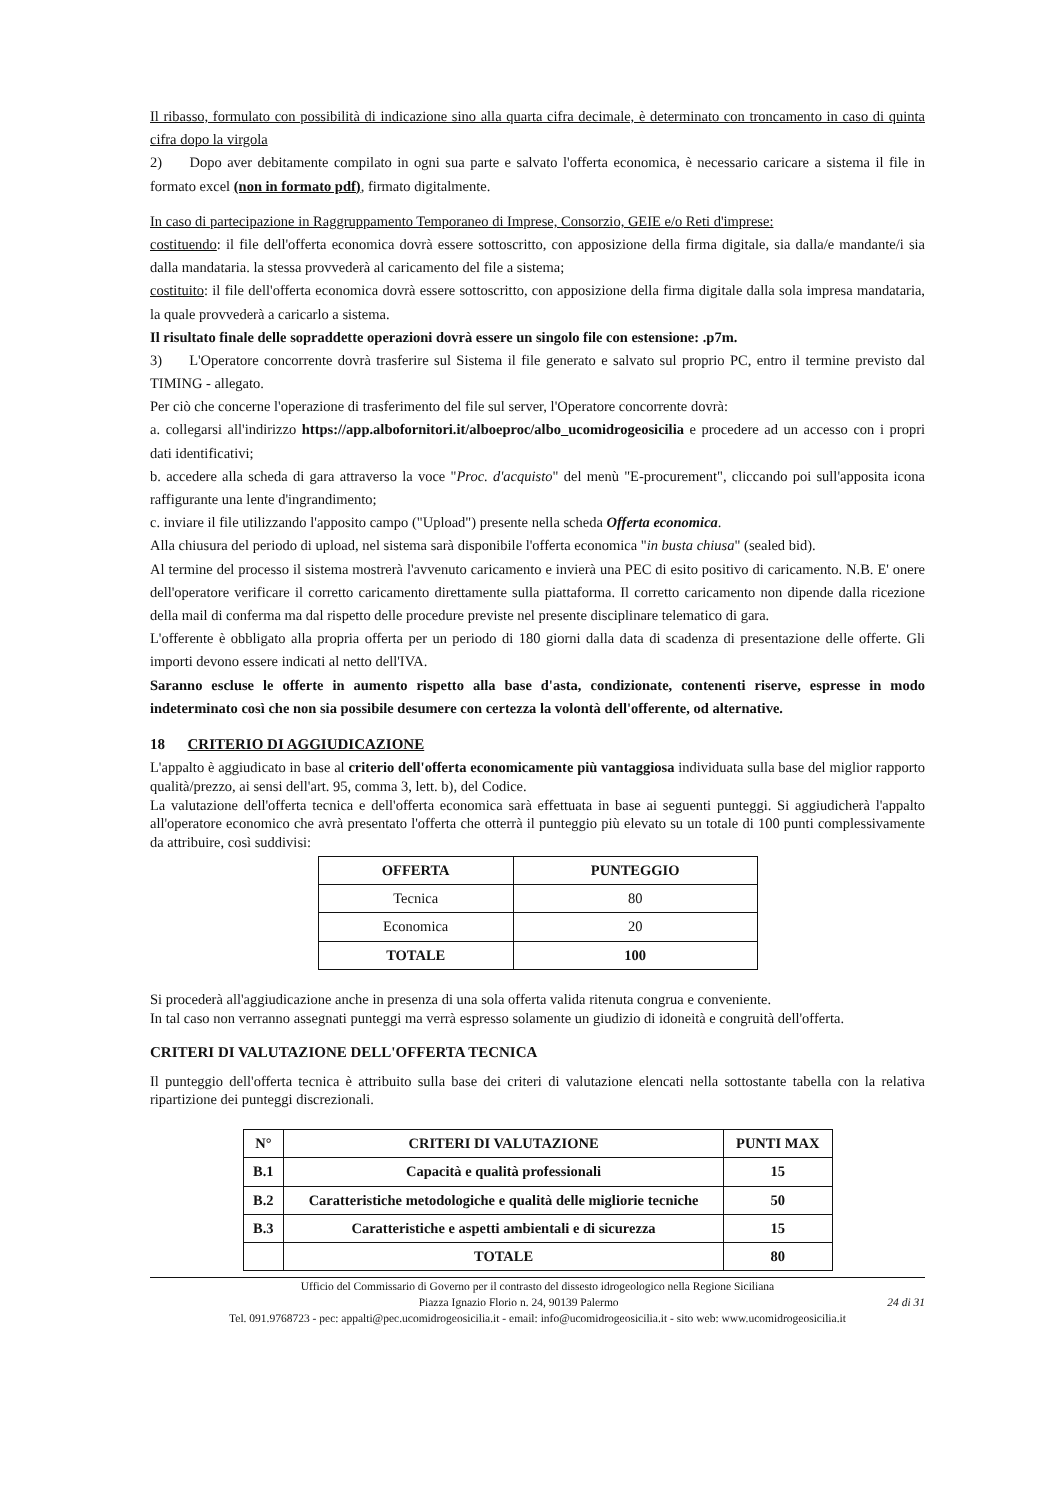Il ribasso, formulato con possibilità di indicazione sino alla quarta cifra decimale, è determinato con troncamento in caso di quinta cifra dopo la virgola
2) Dopo aver debitamente compilato in ogni sua parte e salvato l'offerta economica, è necessario caricare a sistema il file in formato excel (non in formato pdf), firmato digitalmente.
In caso di partecipazione in Raggruppamento Temporaneo di Imprese, Consorzio, GEIE e/o Reti d'imprese:
costituendo: il file dell'offerta economica dovrà essere sottoscritto, con apposizione della firma digitale, sia dalla/e mandante/i sia dalla mandataria. la stessa provvederà al caricamento del file a sistema;
costituito: il file dell'offerta economica dovrà essere sottoscritto, con apposizione della firma digitale dalla sola impresa mandataria, la quale provvederà a caricarlo a sistema.
Il risultato finale delle sopraddette operazioni dovrà essere un singolo file con estensione: .p7m.
3) L'Operatore concorrente dovrà trasferire sul Sistema il file generato e salvato sul proprio PC, entro il termine previsto dal TIMING - allegato.
Per ciò che concerne l'operazione di trasferimento del file sul server, l'Operatore concorrente dovrà:
a. collegarsi all'indirizzo https://app.albofornitori.it/alboeproc/albo_ucomidrogeosicilia e procedere ad un accesso con i propri dati identificativi;
b. accedere alla scheda di gara attraverso la voce "Proc. d'acquisto" del menù "E-procurement", cliccando poi sull'apposita icona raffigurante una lente d'ingrandimento;
c. inviare il file utilizzando l'apposito campo ("Upload") presente nella scheda Offerta economica.
Alla chiusura del periodo di upload, nel sistema sarà disponibile l'offerta economica "in busta chiusa" (sealed bid).
Al termine del processo il sistema mostrerà l'avvenuto caricamento e invierà una PEC di esito positivo di caricamento. N.B. E' onere dell'operatore verificare il corretto caricamento direttamente sulla piattaforma. Il corretto caricamento non dipende dalla ricezione della mail di conferma ma dal rispetto delle procedure previste nel presente disciplinare telematico di gara.
L'offerente è obbligato alla propria offerta per un periodo di 180 giorni dalla data di scadenza di presentazione delle offerte. Gli importi devono essere indicati al netto dell'IVA.
Saranno escluse le offerte in aumento rispetto alla base d'asta, condizionate, contenenti riserve, espresse in modo indeterminato così che non sia possibile desumere con certezza la volontà dell'offerente, od alternative.
18 CRITERIO DI AGGIUDICAZIONE
L'appalto è aggiudicato in base al criterio dell'offerta economicamente più vantaggiosa individuata sulla base del miglior rapporto qualità/prezzo, ai sensi dell'art. 95, comma 3, lett. b), del Codice.
La valutazione dell'offerta tecnica e dell'offerta economica sarà effettuata in base ai seguenti punteggi. Si aggiudicherà l'appalto all'operatore economico che avrà presentato l'offerta che otterrà il punteggio più elevato su un totale di 100 punti complessivamente da attribuire, così suddivisi:
| OFFERTA | PUNTEGGIO |
| --- | --- |
| Tecnica | 80 |
| Economica | 20 |
| TOTALE | 100 |
Si procederà all'aggiudicazione anche in presenza di una sola offerta valida ritenuta congrua e conveniente.
In tal caso non verranno assegnati punteggi ma verrà espresso solamente un giudizio di idoneità e congruità dell'offerta.
CRITERI DI VALUTAZIONE DELL'OFFERTA TECNICA
Il punteggio dell'offerta tecnica è attribuito sulla base dei criteri di valutazione elencati nella sottostante tabella con la relativa ripartizione dei punteggi discrezionali.
| N° | CRITERI DI VALUTAZIONE | PUNTI MAX |
| --- | --- | --- |
| B.1 | Capacità e qualità professionali | 15 |
| B.2 | Caratteristiche metodologiche e qualità delle migliorie tecniche | 50 |
| B.3 | Caratteristiche e aspetti ambientali e di sicurezza | 15 |
| | TOTALE | 80 |
Ufficio del Commissario di Governo per il contrasto del dissesto idrogeologico nella Regione Siciliana
Piazza Ignazio Florio n. 24, 90139 Palermo 24 di 31
Tel. 091.9768723 - pec: appalti@pec.ucomidrogeosicilia.it - email: info@ucomidrogeosicilia.it - sito web: www.ucomidrogeosicilia.it